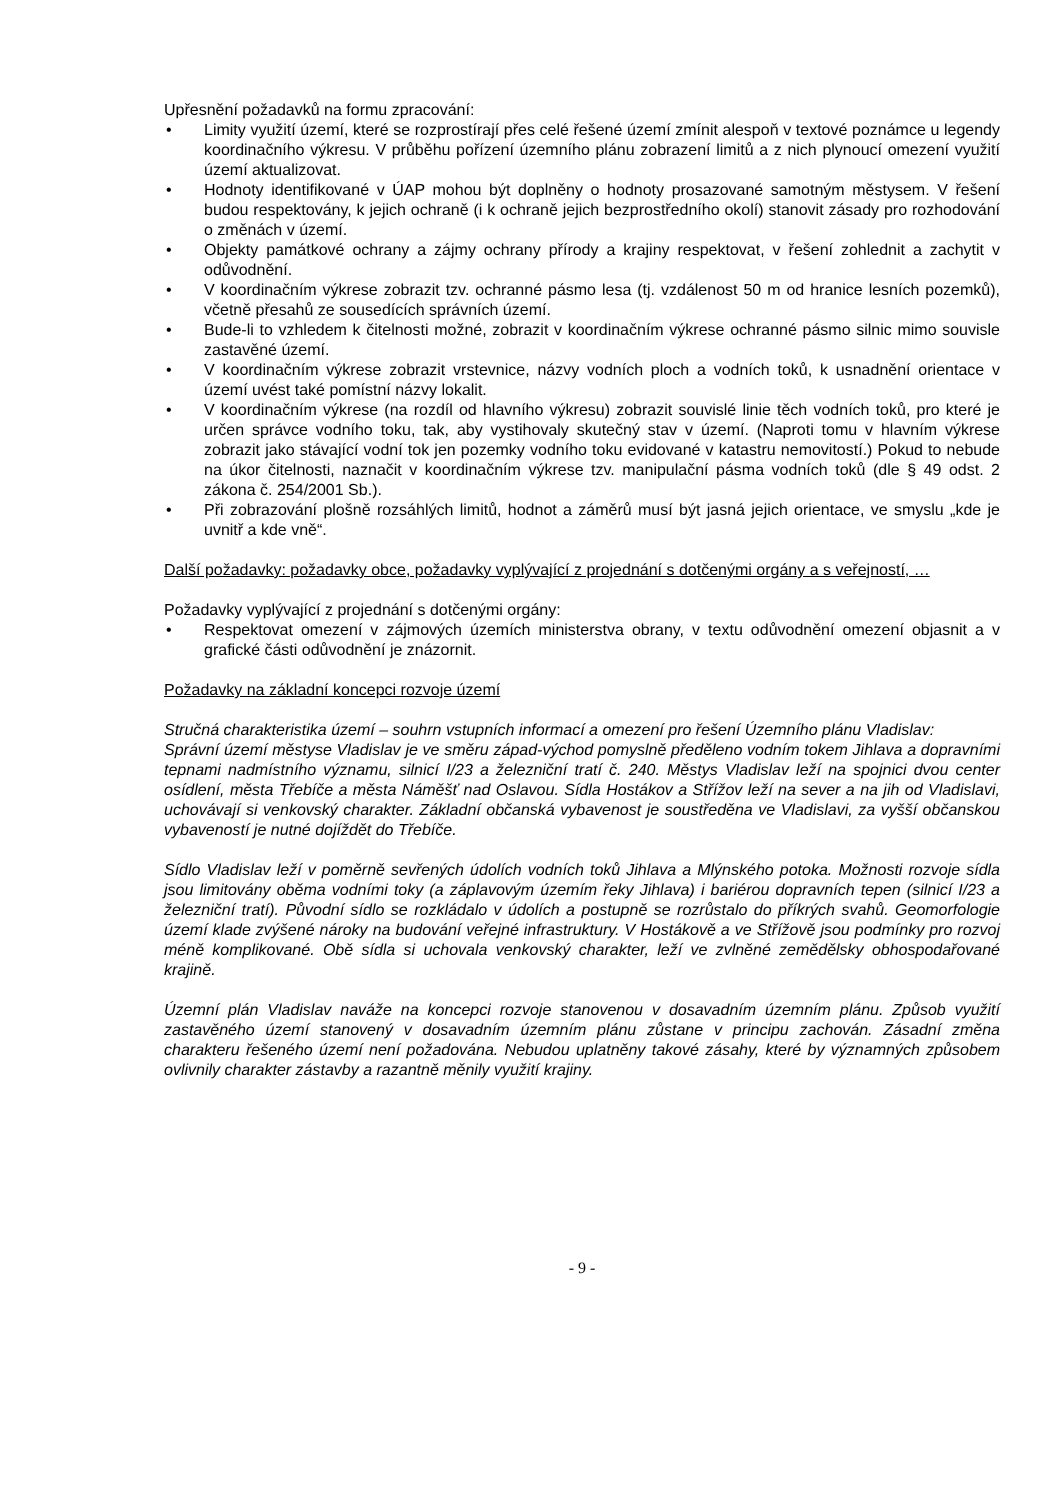Upřesnění požadavků na formu zpracování:
• Limity využití území, které se rozprostírají přes celé řešené území zmínit alespoň v textové poznámce u legendy koordinačního výkresu. V průběhu pořízení územního plánu zobrazení limitů a z nich plynoucí omezení využití území aktualizovat.
• Hodnoty identifikované v ÚAP mohou být doplněny o hodnoty prosazované samotným městysem. V řešení budou respektovány, k jejich ochraně (i k ochraně jejich bezprostředního okolí) stanovit zásady pro rozhodování o změnách v území.
• Objekty památkové ochrany a zájmy ochrany přírody a krajiny respektovat, v řešení zohlednit a zachytit v odůvodnění.
• V koordinačním výkrese zobrazit tzv. ochranné pásmo lesa (tj. vzdálenost 50 m od hranice lesních pozemků), včetně přesahů ze sousedících správních území.
• Bude-li to vzhledem k čitelnosti možné, zobrazit v koordinačním výkrese ochranné pásmo silnic mimo souvisle zastavěné území.
• V koordinačním výkrese zobrazit vrstevnice, názvy vodních ploch a vodních toků, k usnadnění orientace v území uvést také pomístní názvy lokalit.
• V koordinačním výkrese (na rozdíl od hlavního výkresu) zobrazit souvislé linie těch vodních toků, pro které je určen správce vodního toku, tak, aby vystihovaly skutečný stav v území. (Naproti tomu v hlavním výkrese zobrazit jako stávající vodní tok jen pozemky vodního toku evidované v katastru nemovitostí.) Pokud to nebude na úkor čitelnosti, naznačit v koordinačním výkrese tzv. manipulační pásma vodních toků (dle § 49 odst. 2 zákona č. 254/2001 Sb.).
• Při zobrazování plošně rozsáhlých limitů, hodnot a záměrů musí být jasná jejich orientace, ve smyslu „kde je uvnitř a kde vně“.
Další požadavky: požadavky obce, požadavky vyplývající z projednání s dotčenými orgány a s veřejností, …
Požadavky vyplývající z projednání s dotčenými orgány:
• Respektovat omezení v zájmových územích ministerstva obrany, v textu odůvodnění omezení objasnit a v grafické části odůvodnění je znázornit.
Požadavky na základní koncepci rozvoje území
Stručná charakteristika území – souhrn vstupních informací a omezení pro řešení Územního plánu Vladislav:
Správní území městyse Vladislav je ve směru západ-východ pomyslně předěleno vodním tokem Jihlava a dopravními tepnami nadmístního významu, silnicí I/23 a železniční tratí č. 240. Městys Vladislav leží na spojnici dvou center osídlení, města Třebíče a města Náměšť nad Oslavou. Sídla Hostákov a Střížov leží na sever a na jih od Vladislavi, uchovávají si venkovský charakter. Základní občanská vybavenost je soustředěna ve Vladislavi, za vyšší občanskou vybaveností je nutné dojíždět do Třebíče.
Sídlo Vladislav leží v poměrně sevřených údolích vodních toků Jihlava a Mlýnského potoka. Možnosti rozvoje sídla jsou limitovány oběma vodními toky (a záplavovým územím řeky Jihlava) i bariérou dopravních tepen (silnicí I/23 a železniční tratí). Původní sídlo se rozkládalo v údolích a postupně se rozrůstalo do příkrých svahů. Geomorfologie území klade zvýšené nároky na budování veřejné infrastruktury. V Hostákově a ve Střížově jsou podmínky pro rozvoj méně komplikované. Obě sídla si uchovala venkovský charakter, leží ve zvlněné zemědělsky obhospodařované krajině.
Územní plán Vladislav naváže na koncepci rozvoje stanovenou v dosavadním územním plánu. Způsob využití zastavěného území stanovený v dosavadním územním plánu zůstane v principu zachován. Zásadní změna charakteru řešeného území není požadována. Nebudou uplatněny takové zásahy, které by významných způsobem ovlivnily charakter zástavby a razantně měnily využití krajiny.
- 9 -